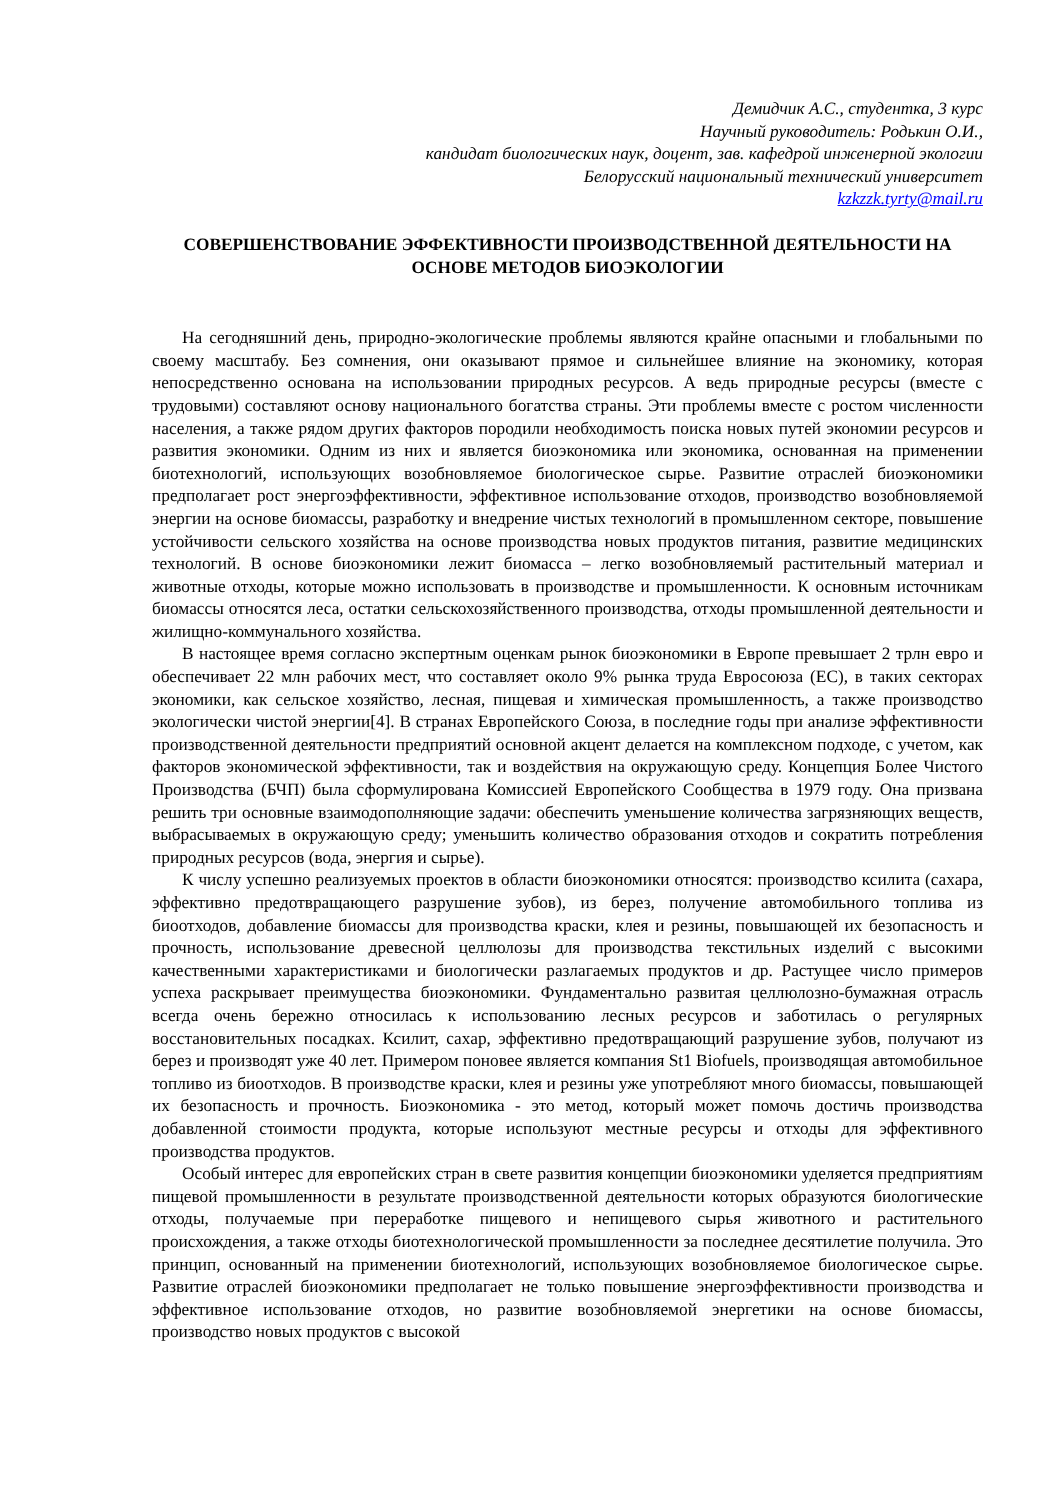Демидчик А.С., студентка, 3 курс
Научный руководитель: Родькин О.И.,
кандидат биологических наук, доцент, зав. кафедрой инженерной экологии
Белорусский национальный технический университет
kzkzzk.tyrty@mail.ru
СОВЕРШЕНСТВОВАНИЕ ЭФФЕКТИВНОСТИ ПРОИЗВОДСТВЕННОЙ ДЕЯТЕЛЬНОСТИ НА ОСНОВЕ МЕТОДОВ БИОЭКОЛОГИИ
На сегодняшний день, природно-экологические проблемы являются крайне опасными и глобальными по своему масштабу. Без сомнения, они оказывают прямое и сильнейшее влияние на экономику, которая непосредственно основана на использовании природных ресурсов. А ведь природные ресурсы (вместе с трудовыми) составляют основу национального богатства страны. Эти проблемы вместе с ростом численности населения, а также рядом других факторов породили необходимость поиска новых путей экономии ресурсов и развития экономики. Одним из них и является биоэкономика или экономика, основанная на применении биотехнологий, использующих возобновляемое биологическое сырье. Развитие отраслей биоэкономики предполагает рост энергоэффективности, эффективное использование отходов, производство возобновляемой энергии на основе биомассы, разработку и внедрение чистых технологий в промышленном секторе, повышение устойчивости сельского хозяйства на основе производства новых продуктов питания, развитие медицинских технологий. В основе биоэкономики лежит биомасса – легко возобновляемый растительный материал и животные отходы, которые можно использовать в производстве и промышленности. К основным источникам биомассы относятся леса, остатки сельскохозяйственного производства, отходы промышленной деятельности и жилищно-коммунального хозяйства.
В настоящее время согласно экспертным оценкам рынок биоэкономики в Европе превышает 2 трлн евро и обеспечивает 22 млн рабочих мест, что составляет около 9% рынка труда Евросоюза (ЕС), в таких секторах экономики, как сельское хозяйство, лесная, пищевая и химическая промышленность, а также производство экологически чистой энергии[4]. В странах Европейского Союза, в последние годы при анализе эффективности производственной деятельности предприятий основной акцент делается на комплексном подходе, с учетом, как факторов экономической эффективности, так и воздействия на окружающую среду. Концепция Более Чистого Производства (БЧП) была сформулирована Комиссией Европейского Сообщества в 1979 году. Она призвана решить три основные взаимодополняющие задачи: обеспечить уменьшение количества загрязняющих веществ, выбрасываемых в окружающую среду; уменьшить количество образования отходов и сократить потребления природных ресурсов (вода, энергия и сырье).
К числу успешно реализуемых проектов в области биоэкономики относятся: производство ксилита (сахара, эффективно предотвращающего разрушение зубов), из берез, получение автомобильного топлива из биоотходов, добавление биомассы для производства краски, клея и резины, повышающей их безопасность и прочность, использование древесной целлюлозы для производства текстильных изделий с высокими качественными характеристиками и биологически разлагаемых продуктов и др. Растущее число примеров успеха раскрывает преимущества биоэкономики. Фундаментально развитая целлюлозно-бумажная отрасль всегда очень бережно относилась к использованию лесных ресурсов и заботилась о регулярных восстановительных посадках. Ксилит, сахар, эффективно предотвращающий разрушение зубов, получают из берез и производят уже 40 лет. Примером поновее является компания St1 Biofuels, производящая автомобильное топливо из биоотходов. В производстве краски, клея и резины уже употребляют много биомассы, повышающей их безопасность и прочность. Биоэкономика - это метод, который может помочь достичь производства добавленной стоимости продукта, которые используют местные ресурсы и отходы для эффективного производства продуктов.
Особый интерес для европейских стран в свете развития концепции биоэкономики уделяется предприятиям пищевой промышленности в результате производственной деятельности которых образуются биологические отходы, получаемые при переработке пищевого и непищевого сырья животного и растительного происхождения, а также отходы биотехнологической промышленности за последнее десятилетие получила. Это принцип, основанный на применении биотехнологий, использующих возобновляемое биологическое сырье. Развитие отраслей биоэкономики предполагает не только повышение энергоэффективности производства и эффективное использование отходов, но развитие возобновляемой энергетики на основе биомассы, производство новых продуктов с высокой